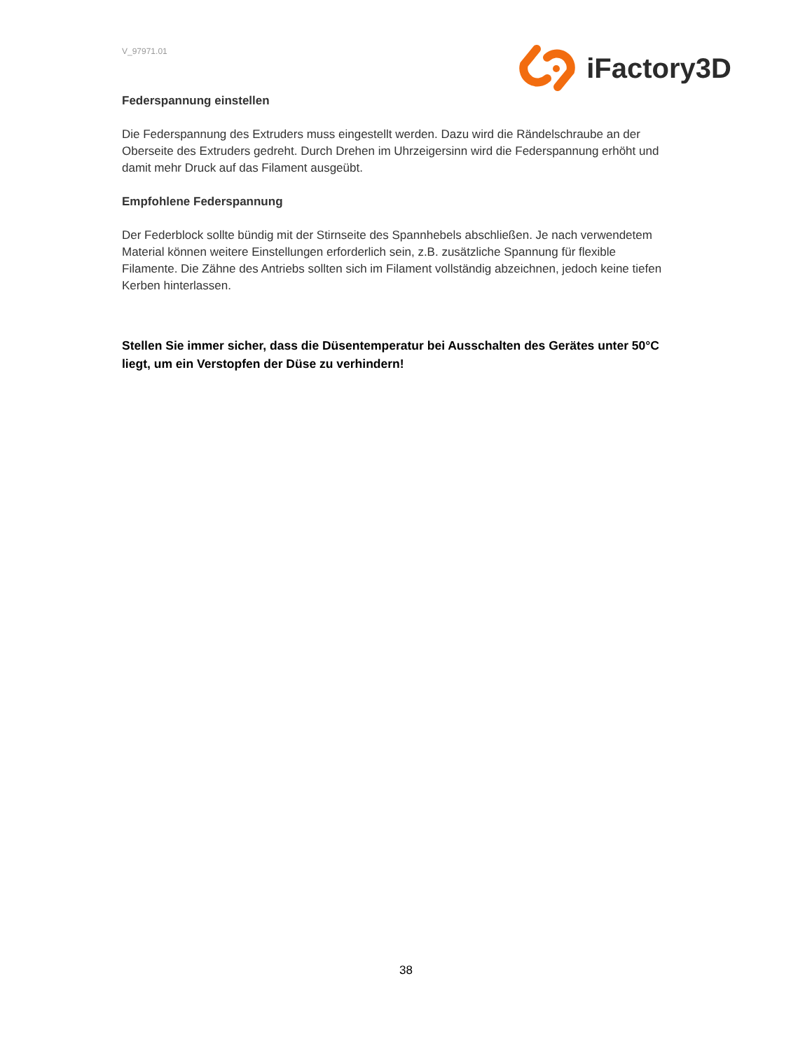V_97971.01
iFactory3D
Federspannung einstellen
Die Federspannung des Extruders muss eingestellt werden. Dazu wird die Rändelschraube an der Oberseite des Extruders gedreht. Durch Drehen im Uhrzeigersinn wird die Federspannung erhöht und damit mehr Druck auf das Filament ausgeübt.
Empfohlene Federspannung
Der Federblock sollte bündig mit der Stirnseite des Spannhebels abschließen. Je nach verwendetem Material können weitere Einstellungen erforderlich sein, z.B. zusätzliche Spannung für flexible Filamente. Die Zähne des Antriebs sollten sich im Filament vollständig abzeichnen, jedoch keine tiefen Kerben hinterlassen.
Stellen Sie immer sicher, dass die Düsentemperatur bei Ausschalten des Gerätes unter 50°C liegt, um ein Verstopfen der Düse zu verhindern!
38